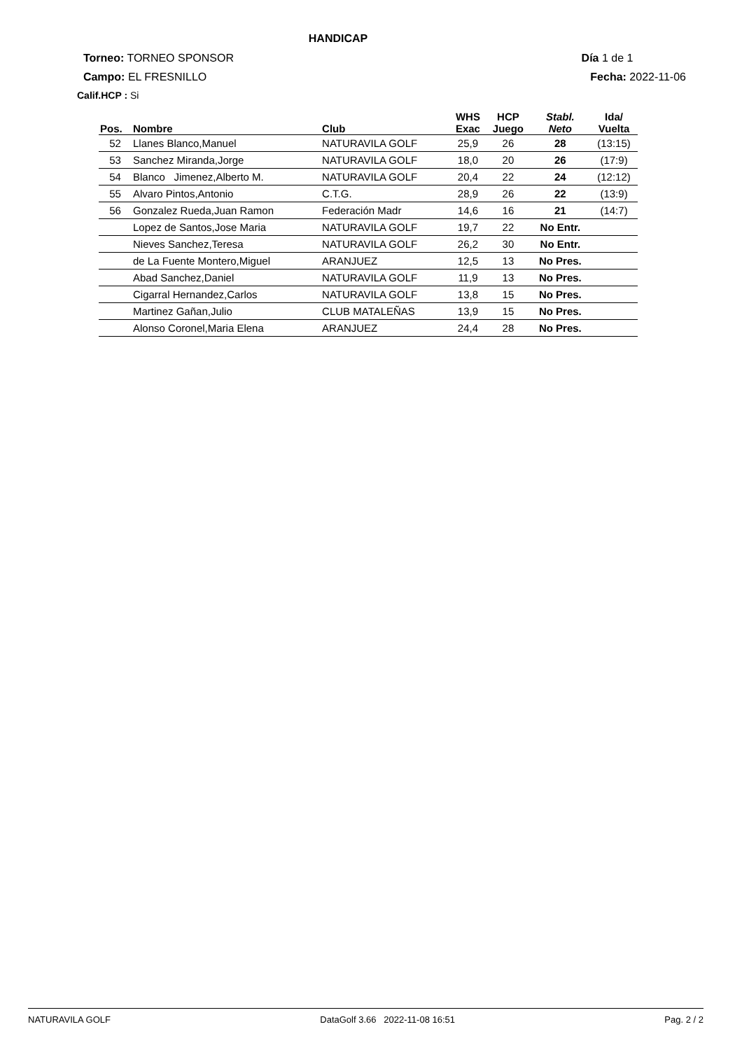HANDICAP
Torneo: TORNEO SPONSOR Día 1 de 1
Campo: EL FRESNILLO Fecha: 2022-11-06
Calif.HCP : Si
| Pos. | Nombre | Club | WHS Exac | HCP Juego | Stabl. Neto | Ida/ Vuelta |
| --- | --- | --- | --- | --- | --- | --- |
| 52 | Llanes Blanco,Manuel | NATURAVILA GOLF | 25,9 | 26 | 28 | (13:15) |
| 53 | Sanchez Miranda,Jorge | NATURAVILA GOLF | 18,0 | 20 | 26 | (17:9) |
| 54 | Blanco Jimenez,Alberto M. | NATURAVILA GOLF | 20,4 | 22 | 24 | (12:12) |
| 55 | Alvaro Pintos,Antonio | C.T.G. | 28,9 | 26 | 22 | (13:9) |
| 56 | Gonzalez Rueda,Juan Ramon | Federación Madr | 14,6 | 16 | 21 | (14:7) |
| | Lopez de Santos,Jose Maria | NATURAVILA GOLF | 19,7 | 22 | No Entr. | |
| | Nieves Sanchez,Teresa | NATURAVILA GOLF | 26,2 | 30 | No Entr. | |
| | de La Fuente Montero,Miguel | ARANJUEZ | 12,5 | 13 | No Pres. | |
| | Abad Sanchez,Daniel | NATURAVILA GOLF | 11,9 | 13 | No Pres. | |
| | Cigarral Hernandez,Carlos | NATURAVILA GOLF | 13,8 | 15 | No Pres. | |
| | Martinez Gañan,Julio | CLUB MATALEÑAS | 13,9 | 15 | No Pres. | |
| | Alonso Coronel,Maria Elena | ARANJUEZ | 24,4 | 28 | No Pres. | |
NATURAVILA GOLF DataGolf 3.66 2022-11-08 16:51 Pag. 2 / 2